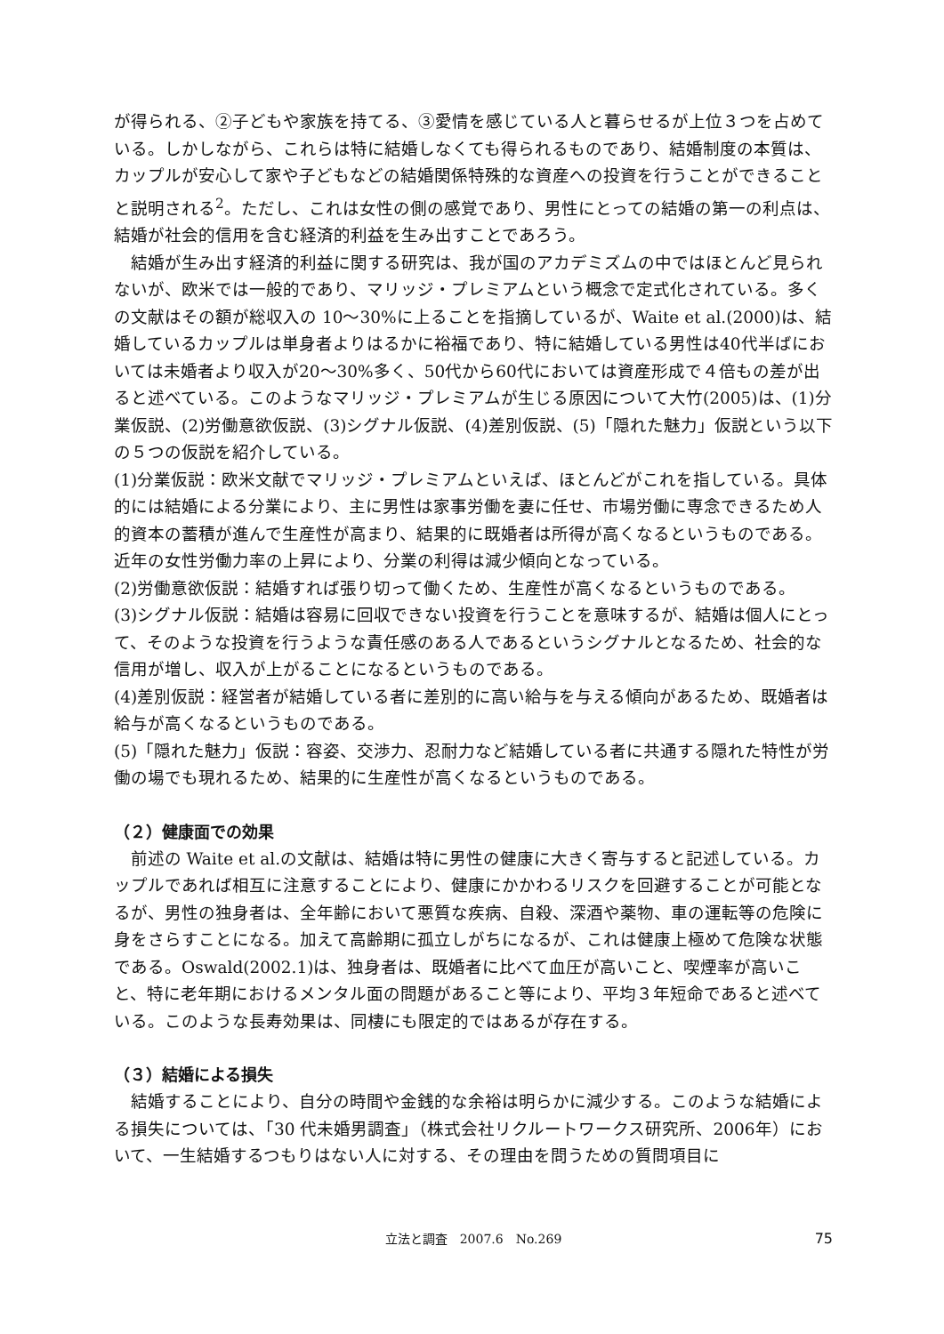が得られる、②子どもや家族を持てる、③愛情を感じている人と暮らせるが上位３つを占めている。しかしながら、これらは特に結婚しなくても得られるものであり、結婚制度の本質は、カップルが安心して家や子どもなどの結婚関係特殊的な資産への投資を行うことができることと説明される<sup>2</sup>。ただし、これは女性の側の感覚であり、男性にとっての結婚の第一の利点は、結婚が社会的信用を含む経済的利益を生み出すことであろう。
結婚が生み出す経済的利益に関する研究は、我が国のアカデミズムの中ではほとんど見られないが、欧米では一般的であり、マリッジ・プレミアムという概念で定式化されている。多くの文献はその額が総収入の 10～30%に上ることを指摘しているが、Waite et al.(2000)は、結婚しているカップルは単身者よりはるかに裕福であり、特に結婚している男性は40代半ばにおいては未婚者より収入が20～30%多く、50代から60代においては資産形成で４倍もの差が出ると述べている。このようなマリッジ・プレミアムが生じる原因について大竹(2005)は、(1)分業仮説、(2)労働意欲仮説、(3)シグナル仮説、(4)差別仮説、(5)「隠れた魅力」仮説という以下の５つの仮説を紹介している。
(1)分業仮説：欧米文献でマリッジ・プレミアムといえば、ほとんどがこれを指している。具体的には結婚による分業により、主に男性は家事労働を妻に任せ、市場労働に専念できるため人的資本の蓄積が進んで生産性が高まり、結果的に既婚者は所得が高くなるというものである。近年の女性労働力率の上昇により、分業の利得は減少傾向となっている。
(2)労働意欲仮説：結婚すれば張り切って働くため、生産性が高くなるというものである。
(3)シグナル仮説：結婚は容易に回収できない投資を行うことを意味するが、結婚は個人にとって、そのような投資を行うような責任感のある人であるというシグナルとなるため、社会的な信用が増し、収入が上がることになるというものである。
(4)差別仮説：経営者が結婚している者に差別的に高い給与を与える傾向があるため、既婚者は給与が高くなるというものである。
(5)「隠れた魅力」仮説：容姿、交渉力、忍耐力など結婚している者に共通する隠れた特性が労働の場でも現れるため、結果的に生産性が高くなるというものである。
（２）健康面での効果
前述の Waite et al.の文献は、結婚は特に男性の健康に大きく寄与すると記述している。カップルであれば相互に注意することにより、健康にかかわるリスクを回避することが可能となるが、男性の独身者は、全年齢において悪質な疾病、自殺、深酒や薬物、車の運転等の危険に身をさらすことになる。加えて高齢期に孤立しがちになるが、これは健康上極めて危険な状態である。Oswald(2002.1)は、独身者は、既婚者に比べて血圧が高いこと、喫煙率が高いこと、特に老年期におけるメンタル面の問題があること等により、平均３年短命であると述べている。このような長寿効果は、同棲にも限定的ではあるが存在する。
（３）結婚による損失
結婚することにより、自分の時間や金銭的な余裕は明らかに減少する。このような結婚による損失については、「30 代未婚男調査」（株式会社リクルートワークス研究所、2006年）において、一生結婚するつもりはない人に対する、その理由を問うための質問項目に
立法と調査　2007.6　No.269 75